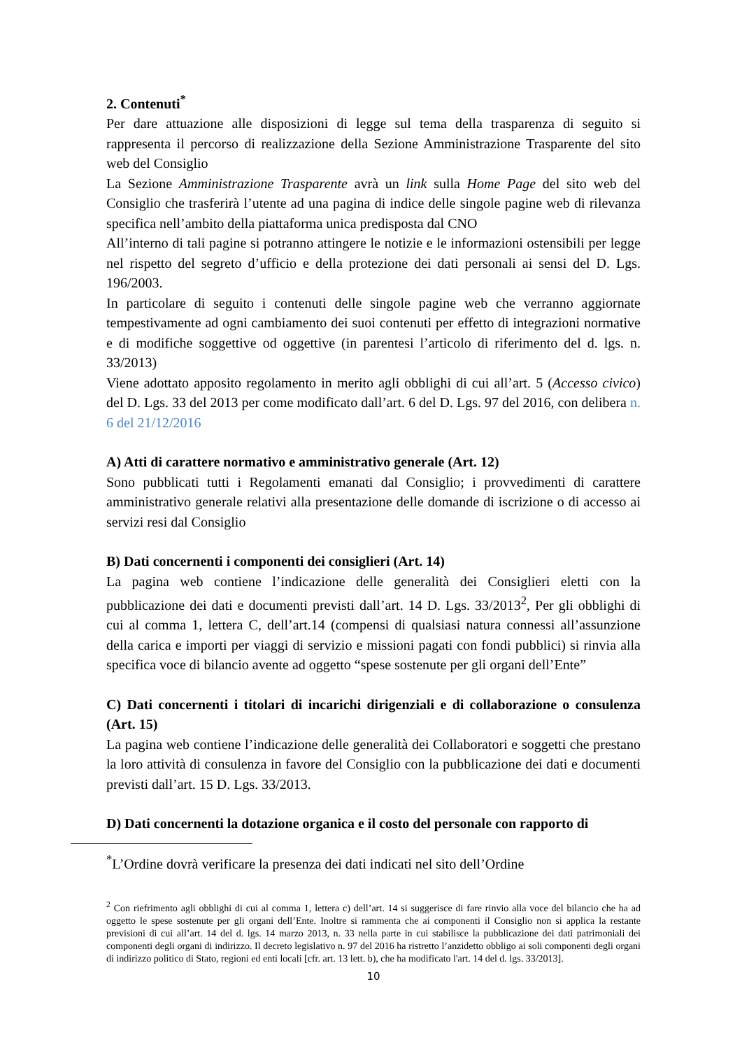2. Contenuti<sup>*</sup>
Per dare attuazione alle disposizioni di legge sul tema della trasparenza di seguito si rappresenta il percorso di realizzazione della Sezione Amministrazione Trasparente del sito web del Consiglio
La Sezione Amministrazione Trasparente avrà un link sulla Home Page del sito web del Consiglio che trasferirà l’utente ad una pagina di indice delle singole pagine web di rilevanza specifica nell’ambito della piattaforma unica predisposta dal CNO
All’interno di tali pagine si potranno attingere le notizie e le informazioni ostensibili per legge nel rispetto del segreto d’ufficio e della protezione dei dati personali ai sensi del D. Lgs. 196/2003.
In particolare di seguito i contenuti delle singole pagine web che verranno aggiornate tempestivamente ad ogni cambiamento dei suoi contenuti per effetto di integrazioni normative e di modifiche soggettive od oggettive (in parentesi l’articolo di riferimento del d. lgs. n. 33/2013)
Viene adottato apposito regolamento in merito agli obblighi di cui all’art. 5 (Accesso civico) del D. Lgs. 33 del 2013 per come modificato dall’art. 6 del D. Lgs. 97 del 2016, con delibera n. 6 del 21/12/2016
A) Atti di carattere normativo e amministrativo generale (Art. 12)
Sono pubblicati tutti i Regolamenti emanati dal Consiglio; i provvedimenti di carattere amministrativo generale relativi alla presentazione delle domande di iscrizione o di accesso ai servizi resi dal Consiglio
B) Dati concernenti i componenti dei consiglieri (Art. 14)
La pagina web contiene l’indicazione delle generalità dei Consiglieri eletti con la pubblicazione dei dati e documenti previsti dall’art. 14 D. Lgs. 33/2013<sup>2</sup>, Per gli obblighi di cui al comma 1, lettera C, dell’art.14 (compensi di qualsiasi natura connessi all’assunzione della carica e importi per viaggi di servizio e missioni pagati con fondi pubblici) si rinvia alla specifica voce di bilancio avente ad oggetto “spese sostenute per gli organi dell’Ente”
C) Dati concernenti i titolari di incarichi dirigenziali e di collaborazione o consulenza (Art. 15)
La pagina web contiene l’indicazione delle generalità dei Collaboratori e soggetti che prestano la loro attività di consulenza in favore del Consiglio con la pubblicazione dei dati e documenti previsti dall’art. 15 D. Lgs. 33/2013.
D) Dati concernenti la dotazione organica e il costo del personale con rapporto di
<sup>*</sup> L’Ordine dovrà verificare la presenza dei dati indicati nel sito dell’Ordine
<sup>2</sup> Con riefrimento agli obblighi di cui al comma 1, lettera c) dell’art. 14 si suggerisce di fare rinvio alla voce del bilancio che ha ad oggetto le spese sostenute per gli organi dell’Ente. Inoltre si rammenta che ai componenti il Consiglio non si applica la restante previsioni di cui all’art. 14 del d. lgs. 14 marzo 2013, n. 33 nella parte in cui stabilisce la pubblicazione dei dati patrimoniali dei componenti degli organi di indirizzo. Il decreto legislativo n. 97 del 2016 ha ristretto l’anzidetto obbligo ai soli componenti degli organi di indirizzo politico di Stato, regioni ed enti locali [cfr. art. 13 lett. b), che ha modificato l'art. 14 del d. lgs. 33/2013].
10